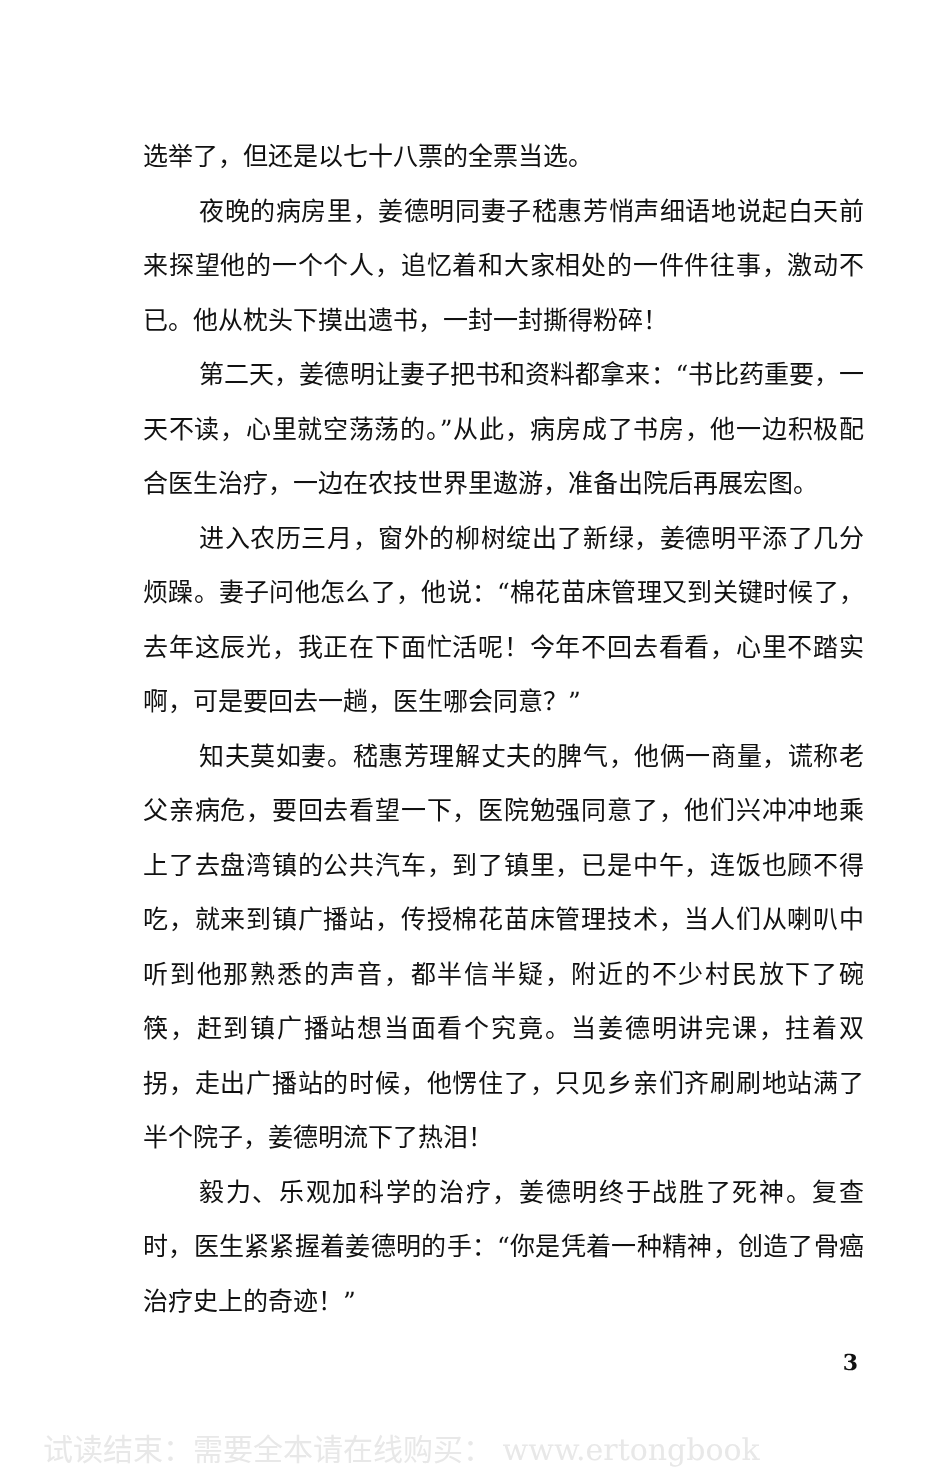选举了，但还是以七十八票的全票当选。
夜晚的病房里，姜德明同妻子嵇惠芳悄声细语地说起白天前来探望他的一个个人，追忆着和大家相处的一件件往事，激动不已。他从枕头下摸出遗书，一封一封撕得粉碎！
第二天，姜德明让妻子把书和资料都拿来：“书比药重要，一天不读，心里就空荡荡的。”从此，病房成了书房，他一边积极配合医生治疗，一边在农技世界里遨游，准备出院后再展宏图。
进入农历三月，窗外的柳树绽出了新绿，姜德明平添了几分烦躁。妻子问他怎么了，他说：“棉花苗床管理又到关键时候了，去年这辰光，我正在下面忙活呢！今年不回去看看，心里不踏实啊，可是要回去一趟，医生哪会同意？”
知夫莫如妻。嵇惠芳理解丈夫的脾气，他俩一商量，谎称老父亲病危，要回去看望一下，医院勉强同意了，他们兴冲冲地乘上了去盘湾镇的公共汽车，到了镇里，已是中午，连饭也顾不得吃，就来到镇广播站，传授棉花苗床管理技术，当人们从喇叭中听到他那熟悉的声音，都半信半疑，附近的不少村民放下了碗筷，赶到镇广播站想当面看个究竟。当姜德明讲完课，拄着双拐，走出广播站的时候，他愣住了，只见乡亲们齐刷刷地站满了半个院子，姜德明流下了热泪！
毅力、乐观加科学的治疗，姜德明终于战胜了死神。复查时，医生紧紧握着姜德明的手：“你是凭着一种精神，创造了骨癌治疗史上的奇迹！”
3
试读结束：需要全本请在线购买： www.ertongbook